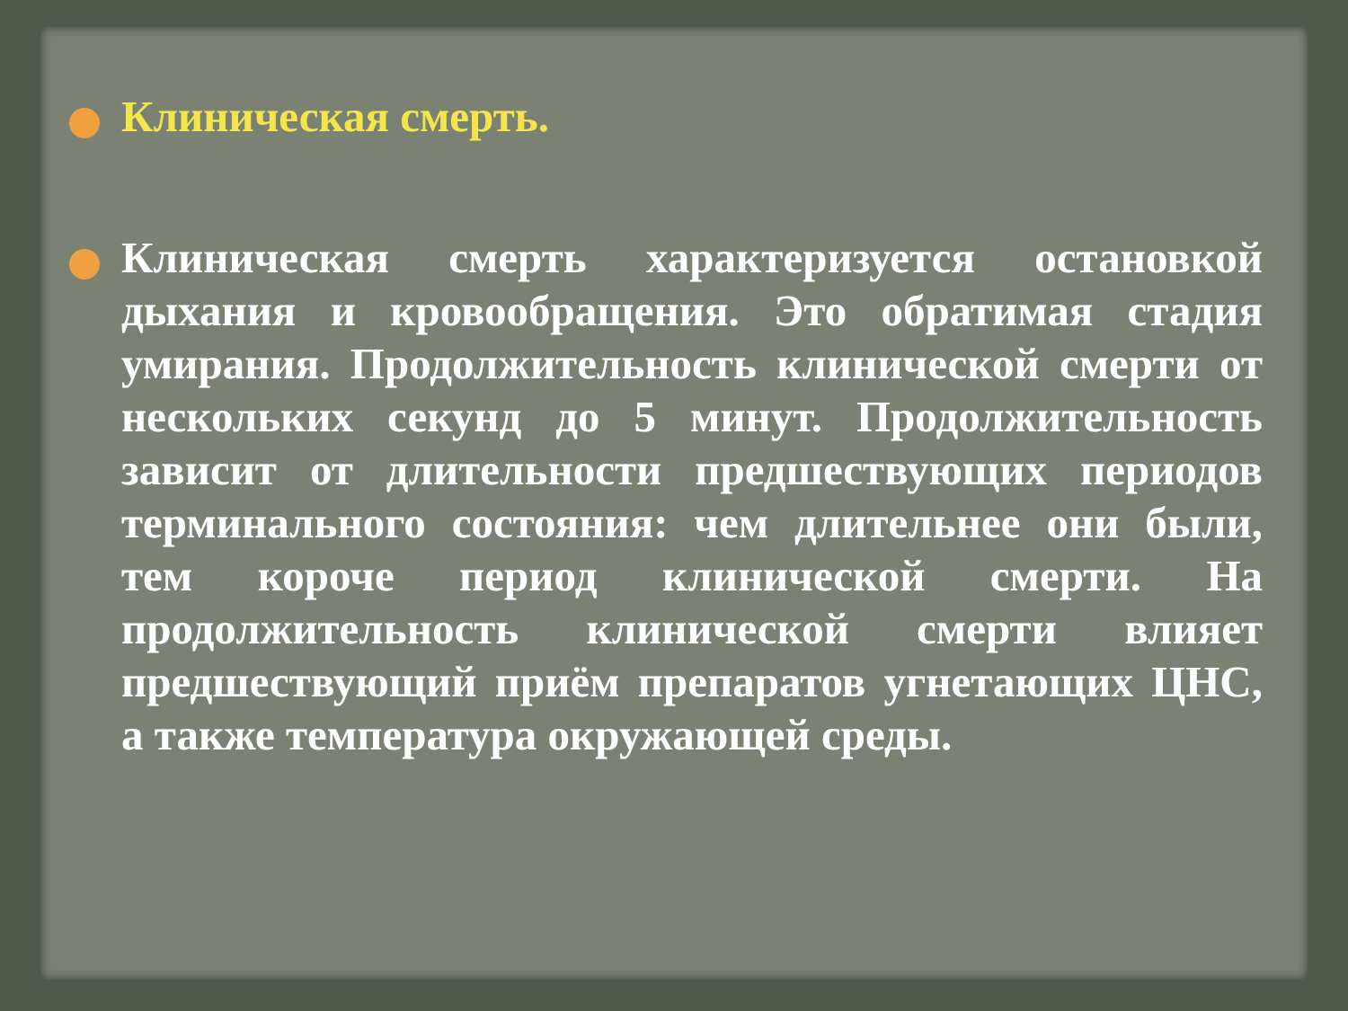Клиническая смерть.
Клиническая смерть характеризуется остановкой дыхания и кровообращения. Это обратимая стадия умирания. Продолжительность клинической смерти от нескольких секунд до 5 минут. Продолжительность зависит от длительности предшествующих периодов терминального состояния: чем длительнее они были, тем короче период клинической смерти. На продолжительность клинической смерти влияет предшествующий приём препаратов угнетающих ЦНС, а также температура окружающей среды.